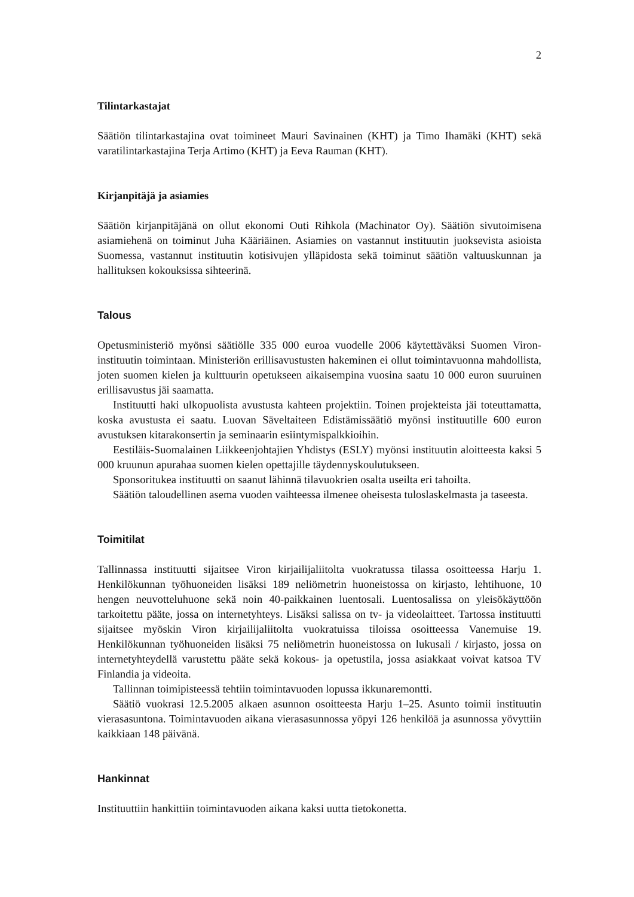2
Tilintarkastajat
Säätiön tilintarkastajina ovat toimineet Mauri Savinainen (KHT) ja Timo Ihamäki (KHT) sekä varatilintarkastajina Terja Artimo (KHT) ja Eeva Rauman (KHT).
Kirjanpitäjä ja asiamies
Säätiön kirjanpitäjänä on ollut ekonomi Outi Rihkola (Machinator Oy). Säätiön sivutoimisena asiamiehenä on toiminut Juha Kääriäinen. Asiamies on vastannut instituutin juoksevista asioista Suomessa, vastannut instituutin kotisivujen ylläpidosta sekä toiminut säätiön valtuuskunnan ja hallituksen kokouksissa sihteerinä.
Talous
Opetusministeriö myönsi säätiölle 335 000 euroa vuodelle 2006 käytettäväksi Suomen Viron-instituutin toimintaan. Ministeriön erillisavustusten hakeminen ei ollut toimintavuonna mahdollista, joten suomen kielen ja kulttuurin opetukseen aikaisempina vuosina saatu 10 000 euron suuruinen erillisavustus jäi saamatta.
Instituutti haki ulkopuolista avustusta kahteen projektiin. Toinen projekteista jäi toteuttamatta, koska avustusta ei saatu. Luovan Säveltaiteen Edistämissäätiö myönsi instituutille 600 euron avustuksen kitarakonsertin ja seminaarin esiintymispalkkioihin.
Eestiläis-Suomalainen Liikkeenjohtajien Yhdistys (ESLY) myönsi instituutin aloitteesta kaksi 5 000 kruunun apurahaa suomen kielen opettajille täydennyskoulutukseen.
Sponsoritukea instituutti on saanut lähinnä tilavuokrien osalta useilta eri tahoilta.
Säätiön taloudellinen asema vuoden vaihteessa ilmenee oheisesta tuloslaskelmasta ja taseesta.
Toimitilat
Tallinnassa instituutti sijaitsee Viron kirjailijaliitolta vuokratussa tilassa osoitteessa Harju 1. Henkilökunnan työhuoneiden lisäksi 189 neliömetrin huoneistossa on kirjasto, lehtihuone, 10 hengen neuvotteluhuone sekä noin 40-paikkainen luentosali. Luentosalissa on yleisökäyttöön tarkoitettu pääte, jossa on internetyhteys. Lisäksi salissa on tv- ja videolaitteet. Tartossa instituutti sijaitsee myöskin Viron kirjailijaliitolta vuokratuissa tiloissa osoitteessa Vanemuise 19. Henkilökunnan työhuoneiden lisäksi 75 neliömetrin huoneistossa on lukusali / kirjasto, jossa on internetyhteydellä varustettu pääte sekä kokous- ja opetustila, jossa asiakkaat voivat katsoa TV Finlandia ja videoita.
Tallinnan toimipisteessä tehtiin toimintavuoden lopussa ikkunaremontti.
Säätiö vuokrasi 12.5.2005 alkaen asunnon osoitteesta Harju 1–25. Asunto toimii instituutin vierasasuntona. Toimintavuoden aikana vierasasunnossa yöpyi 126 henkilöä ja asunnossa yövyttiin kaikkiaan 148 päivänä.
Hankinnat
Instituuttiin hankittiin toimintavuoden aikana kaksi uutta tietokonetta.